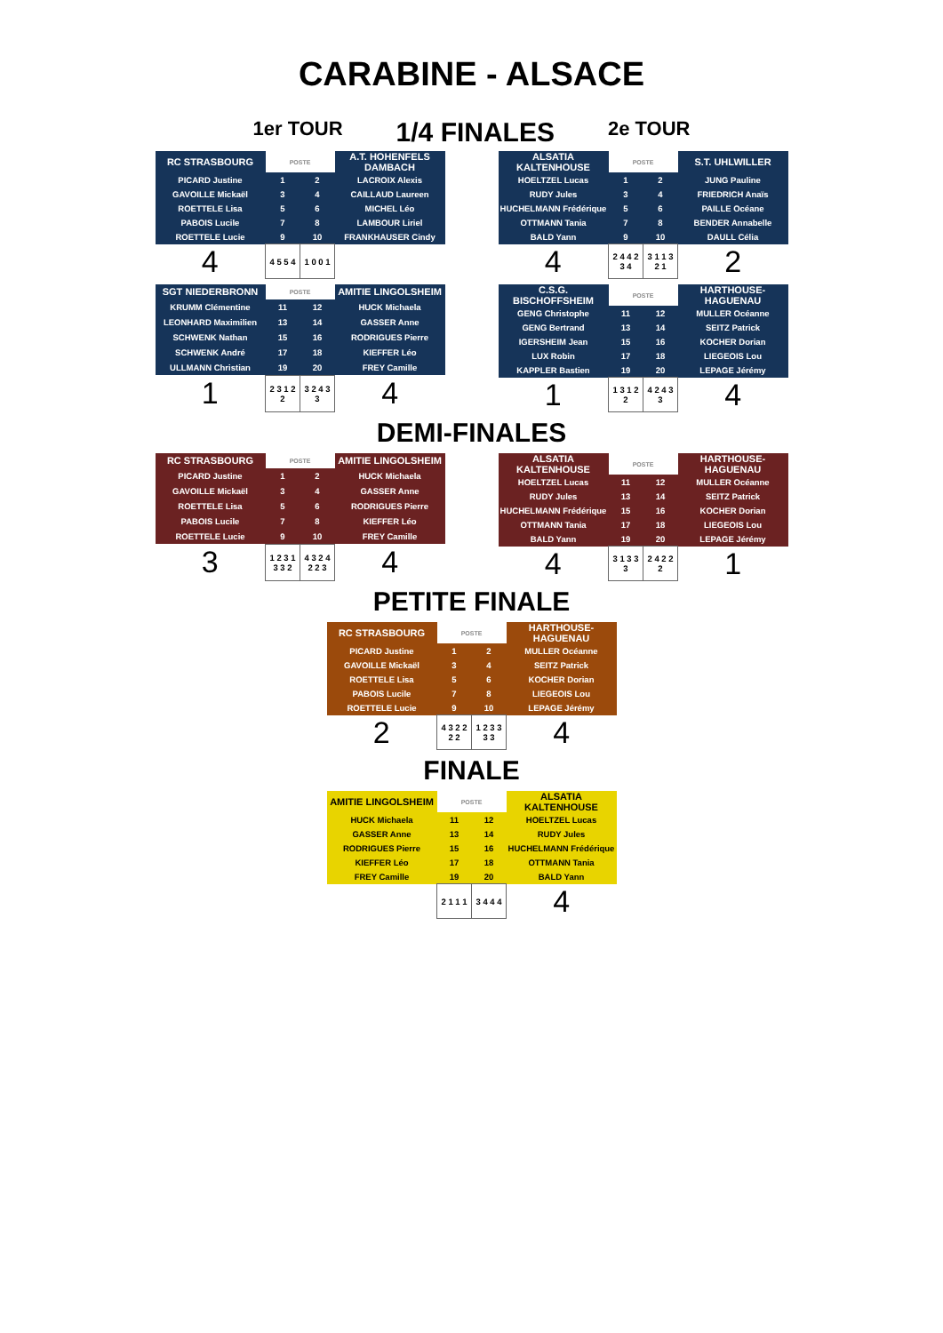CARABINE - ALSACE
1er TOUR 1/4 FINALES 2e TOUR
| RC STRASBOURG | POSTE | | A.T. HOHENFELS DAMBACH |
| PICARD Justine | 1 | 2 | LACROIX Alexis |
| GAVOILLE Mickaël | 3 | 4 | CAILLAUD Laureen |
| ROETTELE Lisa | 5 | 6 | MICHEL Léo |
| PABOIS Lucile | 7 | 8 | LAMBOUR Liriel |
| ROETTELE Lucie | 9 | 10 | FRANKHAUSER Cindy |
| 4 | 4 5 5 4 | 1 0 0 1 | |
| ALSATIA KALTENHOUSE | POSTE | | S.T. UHLWILLER |
| HOELTZEL Lucas | 1 | 2 | JUNG Pauline |
| RUDY Jules | 3 | 4 | FRIEDRICH Anaïs |
| HUCHELMANN Frédérique | 5 | 6 | PAILLE Océane |
| OTTMANN Tania | 7 | 8 | BENDER Annabelle |
| BALD Yann | 9 | 10 | DAULL Célia |
| 4 | 2 4 4 2 3 4 | 3 1 1 3 2 1 | 2 |
| SGT NIEDERBRONN | POSTE | | AMITIE LINGOLSHEIM |
| KRUMM Clémentine | 11 | 12 | HUCK Michaela |
| LEONHARD Maximilien | 13 | 14 | GASSER Anne |
| SCHWENK Nathan | 15 | 16 | RODRIGUES Pierre |
| SCHWENK André | 17 | 18 | KIEFFER Léo |
| ULLMANN Christian | 19 | 20 | FREY Camille |
| 1 | 2 3 1 2 2 | 3 2 4 3 3 | 4 |
| C.S.G. BISCHOFFSHEIM | POSTE | | HARTHOUSE-HAGUENAU |
| GENG Christophe | 11 | 12 | MULLER Océanne |
| GENG Bertrand | 13 | 14 | SEITZ Patrick |
| IGERSHEIM Jean | 15 | 16 | KOCHER Dorian |
| LUX Robin | 17 | 18 | LIEGEOIS Lou |
| KAPPLER Bastien | 19 | 20 | LEPAGE Jérémy |
| 1 | 1 3 1 2 2 | 4 2 4 3 3 | 4 |
DEMI-FINALES
| RC STRASBOURG | POSTE | | AMITIE LINGOLSHEIM |
| PICARD Justine | 1 | 2 | HUCK Michaela |
| GAVOILLE Mickaël | 3 | 4 | GASSER Anne |
| ROETTELE Lisa | 5 | 6 | RODRIGUES Pierre |
| PABOIS Lucile | 7 | 8 | KIEFFER Léo |
| ROETTELE Lucie | 9 | 10 | FREY Camille |
| 3 | 1 2 3 1 3 3 2 | 4 3 2 4 2 2 3 | 4 |
| ALSATIA KALTENHOUSE | POSTE | | HARTHOUSE-HAGUENAU |
| HOELTZEL Lucas | 11 | 12 | MULLER Océanne |
| RUDY Jules | 13 | 14 | SEITZ Patrick |
| HUCHELMANN Frédérique | 15 | 16 | KOCHER Dorian |
| OTTMANN Tania | 17 | 18 | LIEGEOIS Lou |
| BALD Yann | 19 | 20 | LEPAGE Jérémy |
| 4 | 3 1 3 3 3 | 2 4 2 2 2 | 1 |
PETITE FINALE
| RC STRASBOURG | POSTE | | HARTHOUSE-HAGUENAU |
| PICARD Justine | 1 | 2 | MULLER Océanne |
| GAVOILLE Mickaël | 3 | 4 | SEITZ Patrick |
| ROETTELE Lisa | 5 | 6 | KOCHER Dorian |
| PABOIS Lucile | 7 | 8 | LIEGEOIS Lou |
| ROETTELE Lucie | 9 | 10 | LEPAGE Jérémy |
| 2 | 4 3 2 2 2 2 | 1 2 3 3 3 3 | 4 |
FINALE
| AMITIE LINGOLSHEIM | POSTE | | ALSATIA KALTENHOUSE |
| HUCK Michaela | 11 | 12 | HOELTZEL Lucas |
| GASSER Anne | 13 | 14 | RUDY Jules |
| RODRIGUES Pierre | 15 | 16 | HUCHELMANN Frédérique |
| KIEFFER Léo | 17 | 18 | OTTMANN Tania |
| FREY Camille | 19 | 20 | BALD Yann |
| | 2 1 1 1 | 3 4 4 4 | 4 |